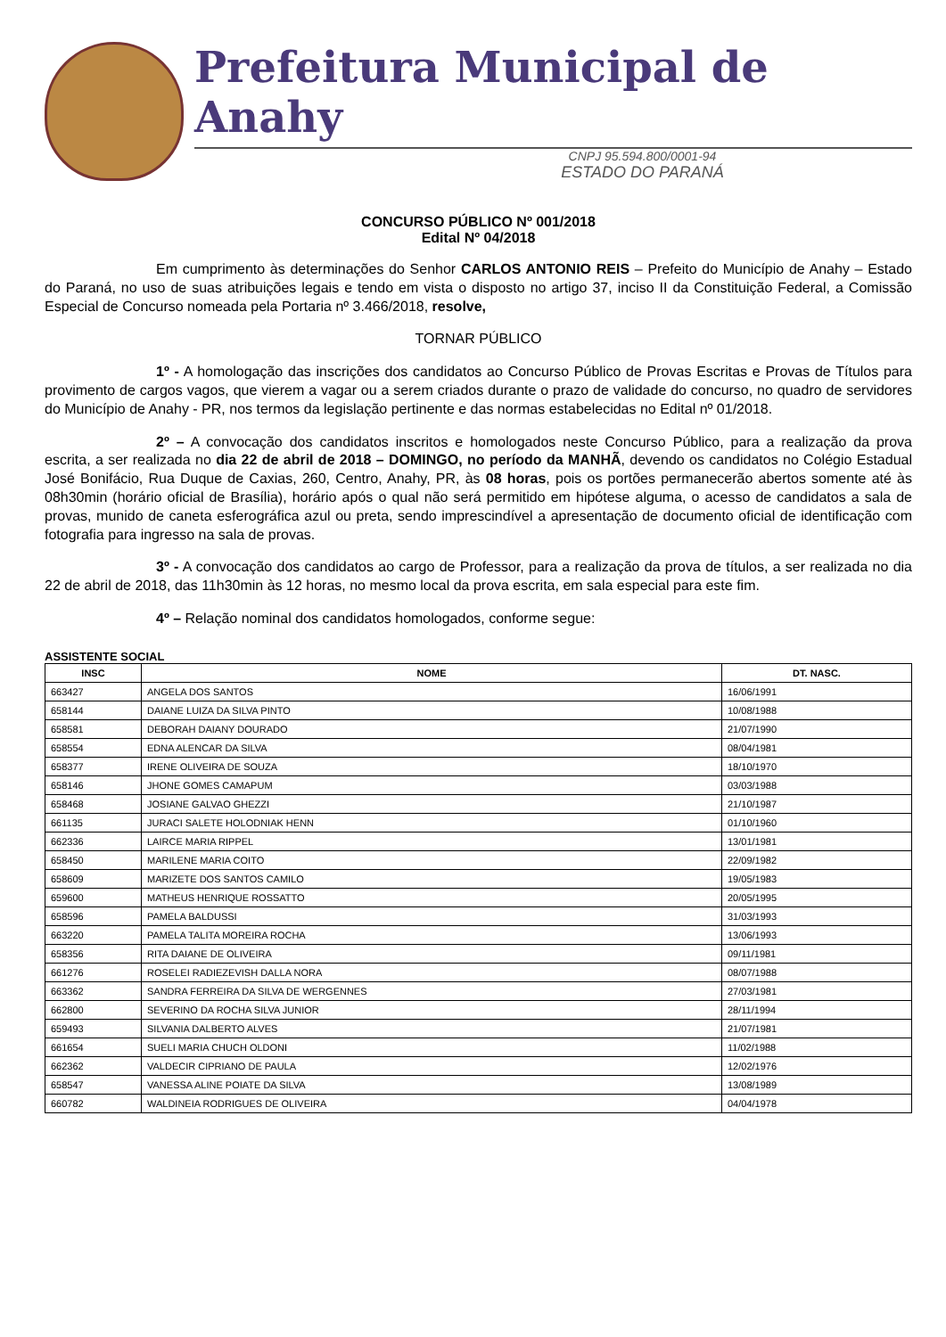Prefeitura Municipal de Anahy
CNPJ 95.594.800/0001-94
ESTADO DO PARANÁ
CONCURSO PÚBLICO Nº 001/2018
Edital Nº 04/2018
Em cumprimento às determinações do Senhor CARLOS ANTONIO REIS – Prefeito do Município de Anahy – Estado do Paraná, no uso de suas atribuições legais e tendo em vista o disposto no artigo 37, inciso II da Constituição Federal, a Comissão Especial de Concurso nomeada pela Portaria nº 3.466/2018, resolve,
TORNAR PÚBLICO
1º - A homologação das inscrições dos candidatos ao Concurso Público de Provas Escritas e Provas de Títulos para provimento de cargos vagos, que vierem a vagar ou a serem criados durante o prazo de validade do concurso, no quadro de servidores do Município de Anahy - PR, nos termos da legislação pertinente e das normas estabelecidas no Edital nº 01/2018.
2º – A convocação dos candidatos inscritos e homologados neste Concurso Público, para a realização da prova escrita, a ser realizada no dia 22 de abril de 2018 – DOMINGO, no período da MANHÃ, devendo os candidatos no Colégio Estadual José Bonifácio, Rua Duque de Caxias, 260, Centro, Anahy, PR, às 08 horas, pois os portões permanecerão abertos somente até às 08h30min (horário oficial de Brasília), horário após o qual não será permitido em hipótese alguma, o acesso de candidatos a sala de provas, munido de caneta esferográfica azul ou preta, sendo imprescindível a apresentação de documento oficial de identificação com fotografia para ingresso na sala de provas.
3º - A convocação dos candidatos ao cargo de Professor, para a realização da prova de títulos, a ser realizada no dia 22 de abril de 2018, das 11h30min às 12 horas, no mesmo local da prova escrita, em sala especial para este fim.
4º – Relação nominal dos candidatos homologados, conforme segue:
ASSISTENTE SOCIAL
| INSC | NOME | DT. NASC. |
| --- | --- | --- |
| 663427 | ANGELA DOS SANTOS | 16/06/1991 |
| 658144 | DAIANE LUIZA DA SILVA PINTO | 10/08/1988 |
| 658581 | DEBORAH DAIANY DOURADO | 21/07/1990 |
| 658554 | EDNA ALENCAR DA SILVA | 08/04/1981 |
| 658377 | IRENE OLIVEIRA DE SOUZA | 18/10/1970 |
| 658146 | JHONE GOMES CAMAPUM | 03/03/1988 |
| 658468 | JOSIANE GALVAO GHEZZI | 21/10/1987 |
| 661135 | JURACI SALETE HOLODNIAK HENN | 01/10/1960 |
| 662336 | LAIRCE MARIA RIPPEL | 13/01/1981 |
| 658450 | MARILENE MARIA COITO | 22/09/1982 |
| 658609 | MARIZETE DOS SANTOS CAMILO | 19/05/1983 |
| 659600 | MATHEUS HENRIQUE ROSSATTO | 20/05/1995 |
| 658596 | PAMELA BALDUSSI | 31/03/1993 |
| 663220 | PAMELA TALITA MOREIRA ROCHA | 13/06/1993 |
| 658356 | RITA DAIANE DE OLIVEIRA | 09/11/1981 |
| 661276 | ROSELEI RADIEZEVISH DALLA NORA | 08/07/1988 |
| 663362 | SANDRA FERREIRA DA SILVA DE WERGENNES | 27/03/1981 |
| 662800 | SEVERINO DA ROCHA SILVA JUNIOR | 28/11/1994 |
| 659493 | SILVANIA DALBERTO ALVES | 21/07/1981 |
| 661654 | SUELI MARIA CHUCH OLDONI | 11/02/1988 |
| 662362 | VALDECIR CIPRIANO DE PAULA | 12/02/1976 |
| 658547 | VANESSA ALINE POIATE DA SILVA | 13/08/1989 |
| 660782 | WALDINEIA RODRIGUES DE OLIVEIRA | 04/04/1978 |